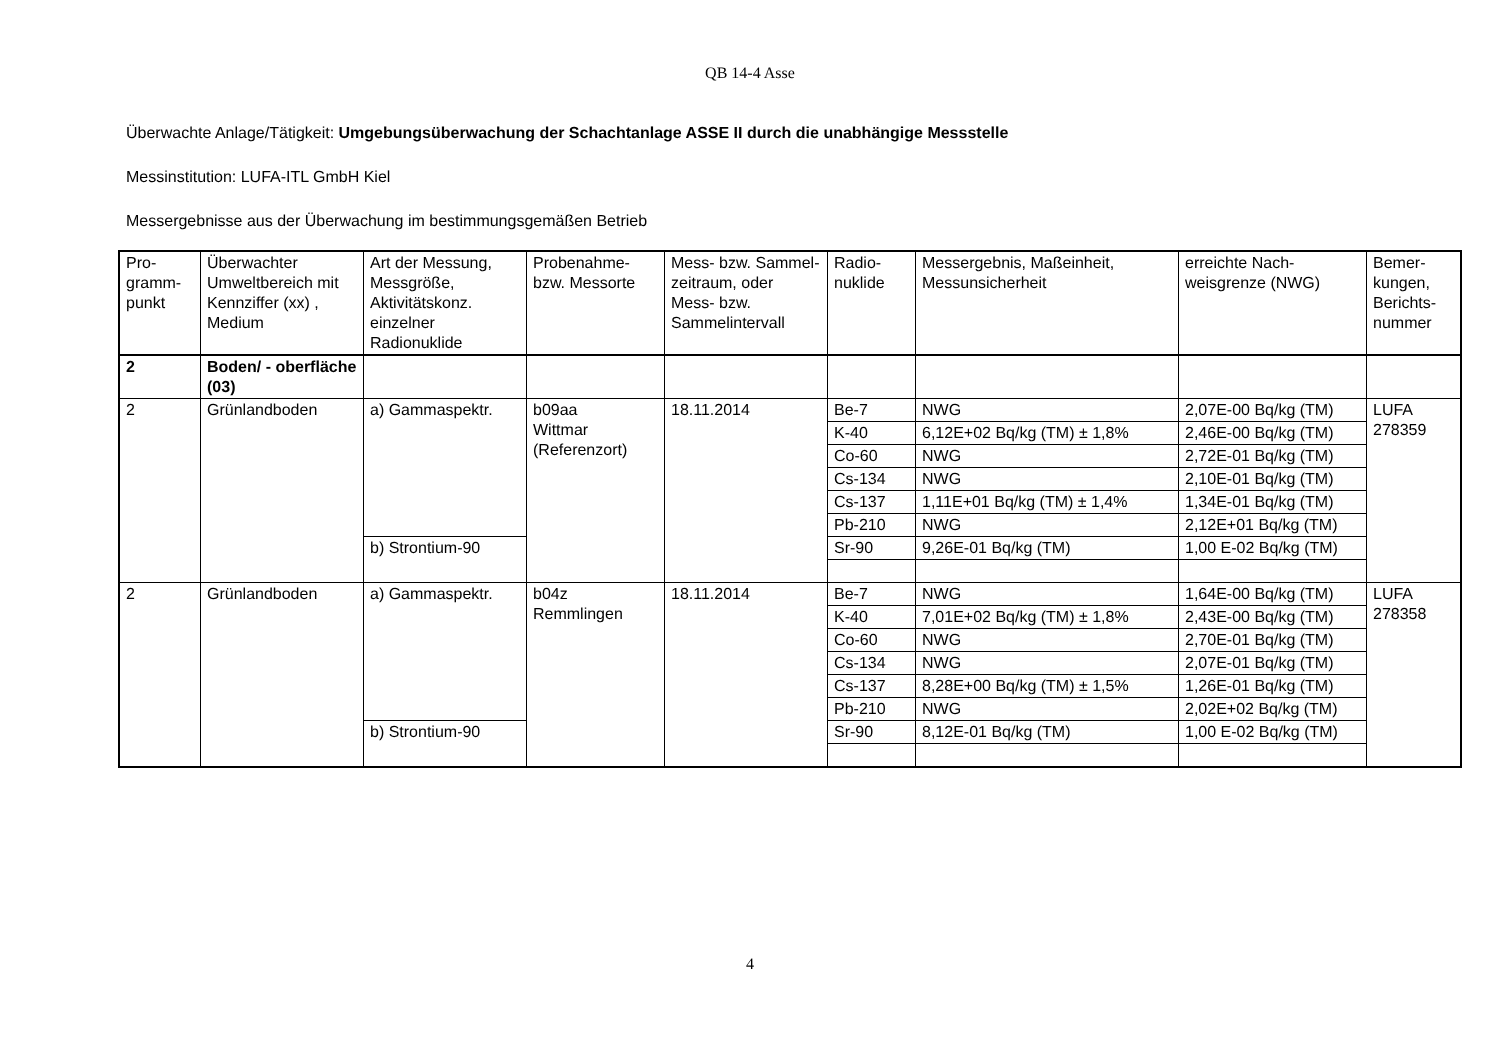QB 14-4 Asse
Überwachte Anlage/Tätigkeit: Umgebungsüberwachung der Schachtanlage ASSE II durch die unabhängige Messstelle
Messinstitution: LUFA-ITL GmbH Kiel
Messergebnisse aus der Überwachung im bestimmungsgemäßen Betrieb
| Pro- gramm- punkt | Überwachter Umweltbereich mit Kennziffer (xx) , Medium | Art der Messung, Messgröße, Aktivitätskonz. einzelner Radionuklide | Probenahme- bzw. Messorte | Mess- bzw. Sammel-zeitraum, oder Mess- bzw. Sammelintervall | Radio- nuklide | Messergebnis, Maßeinheit, Messunsicherheit | erreichte Nach-weisgrenze (NWG) | Bemer- kungen, Berichts- nummer |
| --- | --- | --- | --- | --- | --- | --- | --- | --- |
| 2 | Boden/ - oberfläche (03) | | | | | | | |
| 2 | Grünlandboden | a) Gammaspektr. | b09aa Wittmar (Referenzort) | 18.11.2014 | Be-7 | NWG | 2,07E-00 Bq/kg (TM) | LUFA 278359 |
| | | | | | K-40 | 6,12E+02 Bq/kg (TM) ± 1,8% | 2,46E-00 Bq/kg (TM) | |
| | | | | | Co-60 | NWG | 2,72E-01 Bq/kg (TM) | |
| | | | | | Cs-134 | NWG | 2,10E-01 Bq/kg (TM) | |
| | | | | | Cs-137 | 1,11E+01 Bq/kg (TM) ± 1,4% | 1,34E-01 Bq/kg (TM) | |
| | | | | | Pb-210 | NWG | 2,12E+01 Bq/kg (TM) | |
| | | b) Strontium-90 | | | Sr-90 | 9,26E-01 Bq/kg (TM) | 1,00 E-02 Bq/kg (TM) | |
| 2 | Grünlandboden | a) Gammaspektr. | b04z Remmlingen | 18.11.2014 | Be-7 | NWG | 1,64E-00 Bq/kg (TM) | LUFA 278358 |
| | | | | | K-40 | 7,01E+02 Bq/kg (TM) ± 1,8% | 2,43E-00 Bq/kg (TM) | |
| | | | | | Co-60 | NWG | 2,70E-01 Bq/kg (TM) | |
| | | | | | Cs-134 | NWG | 2,07E-01 Bq/kg (TM) | |
| | | | | | Cs-137 | 8,28E+00 Bq/kg (TM) ± 1,5% | 1,26E-01 Bq/kg (TM) | |
| | | | | | Pb-210 | NWG | 2,02E+02 Bq/kg (TM) | |
| | | b) Strontium-90 | | | Sr-90 | 8,12E-01 Bq/kg (TM) | 1,00 E-02 Bq/kg (TM) | |
4